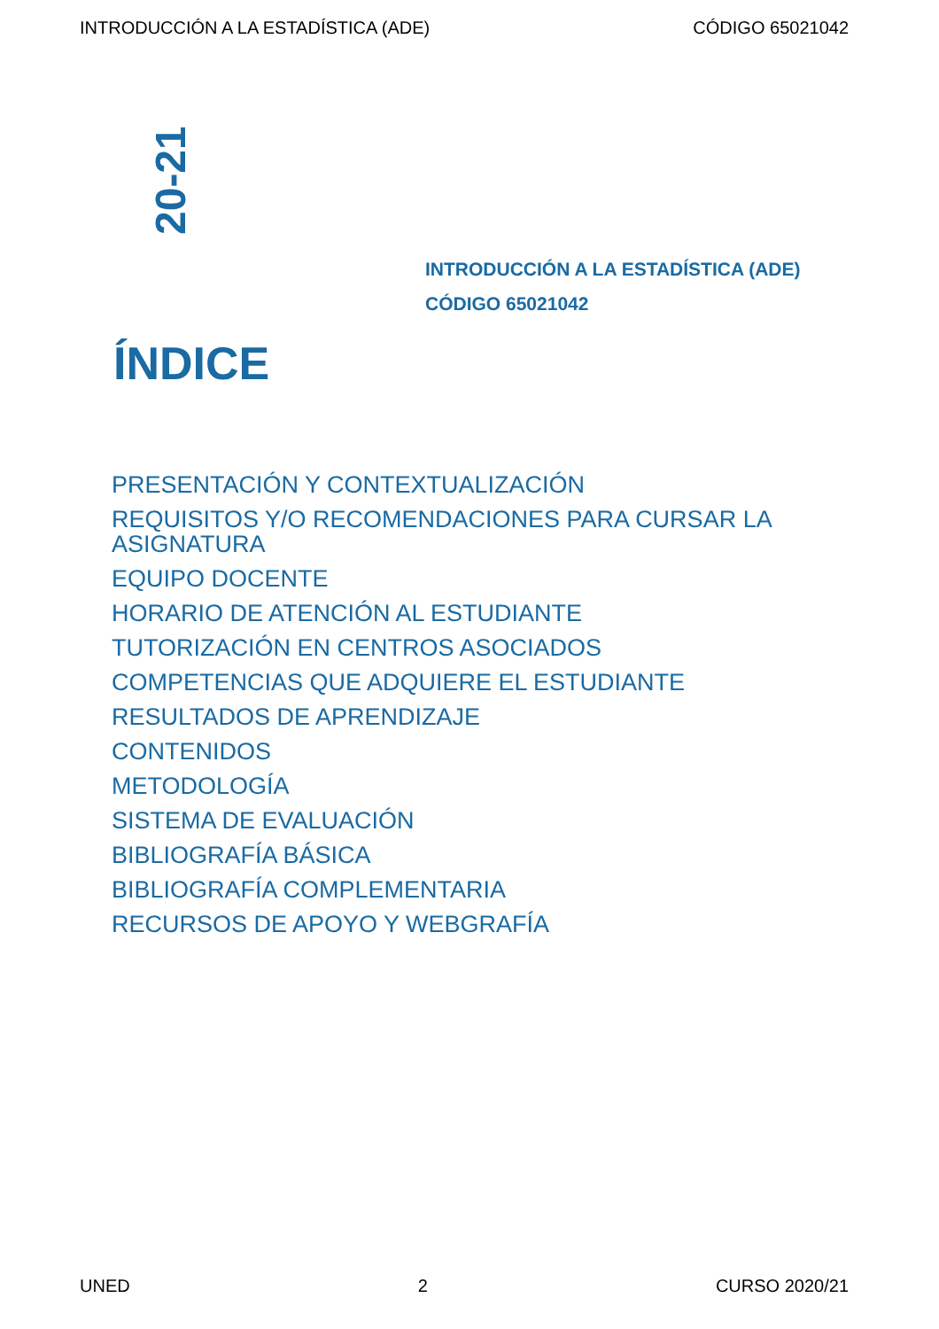INTRODUCCIÓN A LA ESTADÍSTICA (ADE) CÓDIGO 65021042
20-21
INTRODUCCIÓN A LA ESTADÍSTICA (ADE)
CÓDIGO 65021042
ÍNDICE
PRESENTACIÓN Y CONTEXTUALIZACIÓN
REQUISITOS Y/O RECOMENDACIONES PARA CURSAR LA ASIGNATURA
EQUIPO DOCENTE
HORARIO DE ATENCIÓN AL ESTUDIANTE
TUTORIZACIÓN EN CENTROS ASOCIADOS
COMPETENCIAS QUE ADQUIERE EL ESTUDIANTE
RESULTADOS DE APRENDIZAJE
CONTENIDOS
METODOLOGÍA
SISTEMA DE EVALUACIÓN
BIBLIOGRAFÍA BÁSICA
BIBLIOGRAFÍA COMPLEMENTARIA
RECURSOS DE APOYO Y WEBGRAFÍA
UNED 2 CURSO 2020/21